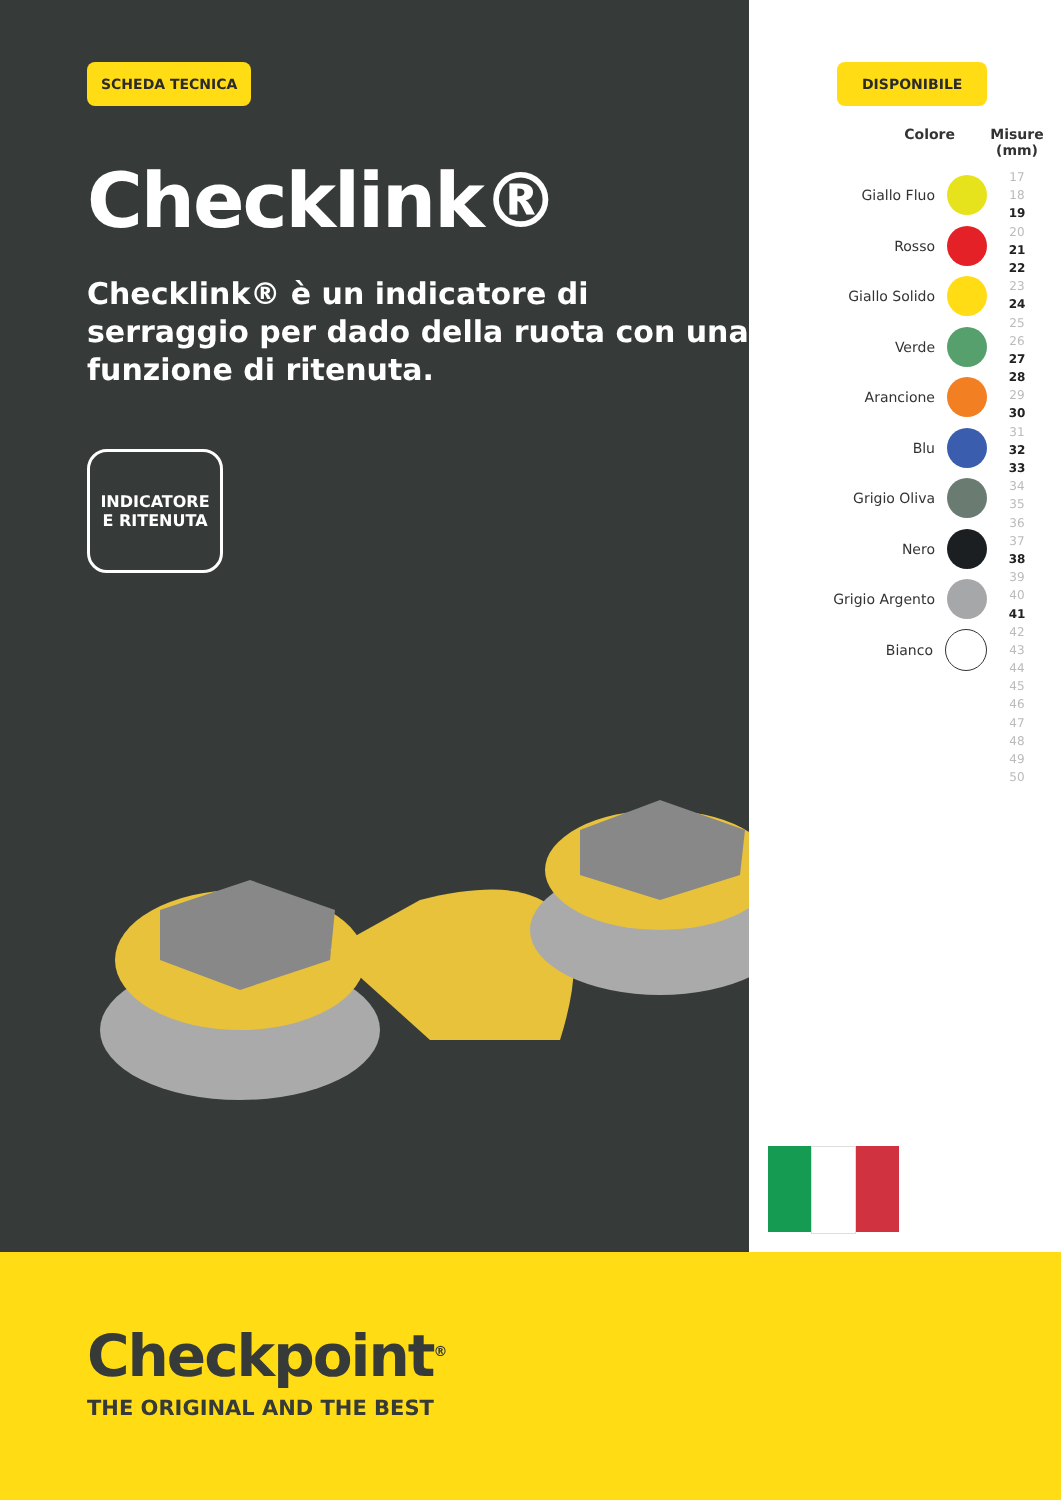SCHEDA TECNICA
Checklink®
Checklink® è un indicatore di serraggio per dado della ruota con una funzione di ritenuta.
INDICATORE
E RITENUTA
DISPONIBILE
Colore
Giallo Fluo
Rosso
Giallo Solido
Verde
Arancione
Blu
Grigio Oliva
Nero
Grigio Argento
Bianco
Misure (mm)
17
18
19
20
21
22
23
24
25
26
27
28
29
30
31
32
33
34
35
36
37
38
39
40
41
42
43
44
45
46
47
48
49
50
Checkpoint<sup>®</sup>
THE ORIGINAL AND THE BEST